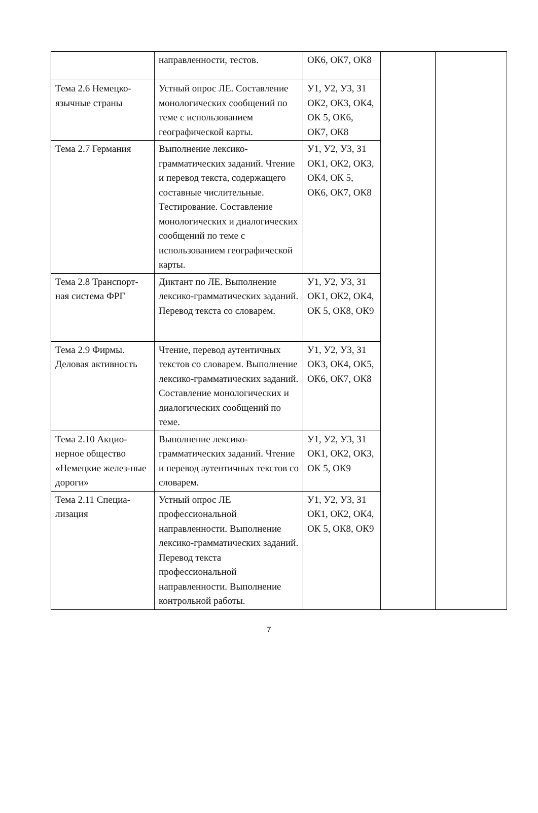| | направленности, тестов. | ОК6, ОК7, ОК8 | | |
| Тема 2.6 Немецко-язычные страны | Устный опрос ЛЕ. Составление монологических сообщений по теме с использованием географической карты. | У1, У2, У3, З1 ОК2, ОК3, ОК4, ОК 5, ОК6, ОК7, ОК8 | | |
| Тема 2.7 Германия | Выполнение лексико-грамматических заданий. Чтение и перевод текста, содержащего составные числительные. Тестирование. Составление монологических и диалогических сообщений по теме с использованием географической карты. | У1, У2, У3, З1 ОК1, ОК2, ОК3, ОК4, ОК 5, ОК6, ОК7, ОК8 | | |
| Тема 2.8 Транспорт-ная система ФРГ | Диктант по ЛЕ. Выполнение лексико-грамматических заданий. Перевод текста со словарем. | У1, У2, У3, З1 ОК1, ОК2, ОК4, ОК 5, ОК8, ОК9 | | |
| Тема 2.9 Фирмы. Деловая активность | Чтение, перевод аутентичных текстов со словарем. Выполнение лексико-грамматических заданий. Составление монологических и диалогических сообщений по теме. | У1, У2, У3, З1 ОК3, ОК4, ОК5, ОК6, ОК7, ОК8 | | |
| Тема 2.10 Акцио-нерное общество «Немецкие желез-ные дороги» | Выполнение лексико-грамматических заданий. Чтение и перевод аутентичных текстов со словарем. | У1, У2, У3, З1 ОК1, ОК2, ОК3, ОК 5, ОК9 | | |
| Тема 2.11 Специа-лизация | Устный опрос ЛЕ профессиональной направленности. Выполнение лексико-грамматических заданий. Перевод текста профессиональной направленности. Выполнение контрольной работы. | У1, У2, У3, З1 ОК1, ОК2, ОК4, ОК 5, ОК8, ОК9 | | |
7